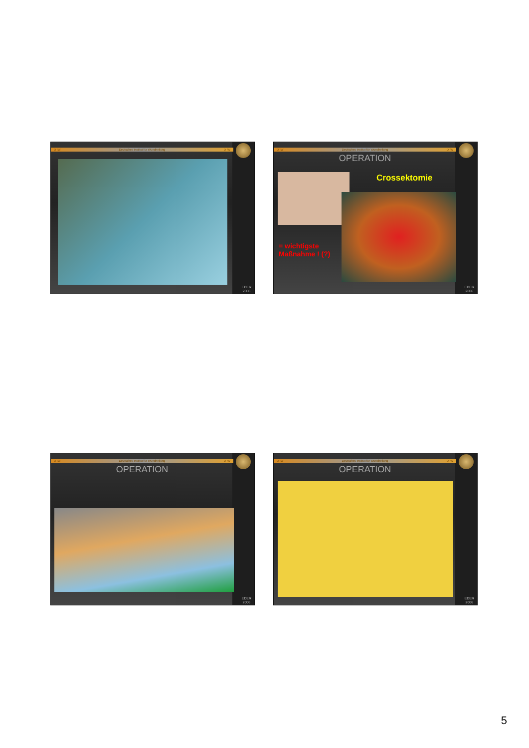D IW Deutsches Institut für Wundheilung D IW
EDER
2006
D IW Deutsches Institut für Wundheilung D IW
OPERATION
Crossektomie
= wichtigste
Maßnahme ! (?)
EDER
2006
D IW Deutsches Institut für Wundheilung D IW
OPERATION
EDER
2006
D IW Deutsches Institut für Wundheilung D IW
OPERATION
EDER
2006
5